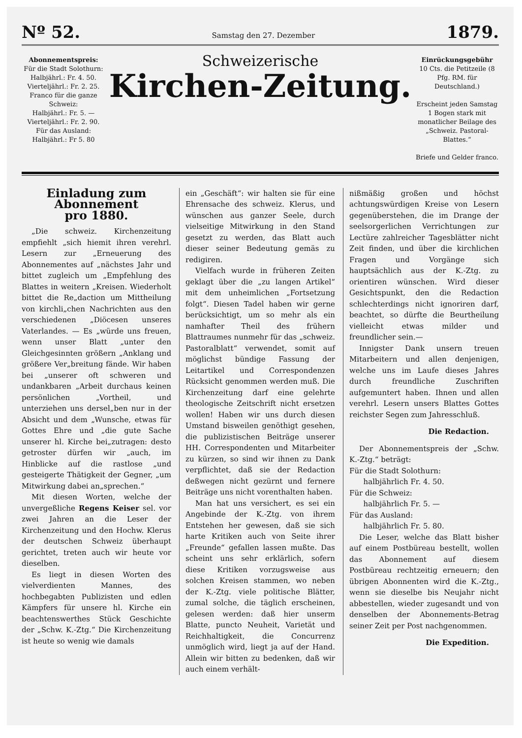Nº 52. Samstag den 27. Dezember 1879.
Abonnementspreis:
Für die Stadt Solothurn:
Halbjährl.: Fr. 4. 50.
Vierteljährl.: Fr. 2. 25.
Franco für die ganze Schweiz:
Halbjährl.: Fr. 5. —
Vierteljährl.: Fr. 2. 90.
Für das Ausland:
Halbjährl.: Fr 5. 80
Schweizerische
Kirchen-Zeitung.
Einrückungsgebühr
10 Cts. die Petitzeile (8 Pfg. RM. für Deutschland.)
Erscheint jeden Samstag 1 Bogen stark mit monatlicher Beilage des „Schweiz. Pastoral-Blattes.“
Briefe und Gelder franco.
Einladung zum Abonnement
pro 1880.
„Die schweiz. Kirchenzeitung empfiehlt „sich hiemit ihren verehrl. Lesern zur „Erneuerung des Abonnementes auf „nächstes Jahr und bittet zugleich um „Empfehlung des Blattes in weitern „Kreisen. Wiederholt bittet die Re„daction um Mittheilung von kirchli„chen Nachrichten aus den verschiedenen „Diöcesen unseres Vaterlandes. — Es „würde uns freuen, wenn unser Blatt „unter den Gleichgesinnten größern „Anklang und größere Ver„breitung fände. Wir haben bei „unserer oft schweren und undankbaren „Arbeit durchaus keinen persönlichen „Vortheil, und unterziehen uns dersel„ben nur in der Absicht und dem „Wunsche, etwas für Gottes Ehre und „die gute Sache unserer hl. Kirche bei„zutragen: desto getroster dürfen wir „auch, im Hinblicke auf die rastlose „und gesteigerte Thätigkeit der Gegner, „um Mitwirkung dabei an„sprechen.“
Mit diesen Worten, welche der unvergeßliche Regens Keiser sel. vor zwei Jahren an die Leser der Kirchenzeitung und den Hochw. Klerus der deutschen Schweiz überhaupt gerichtet, treten auch wir heute vor dieselben.
Es liegt in diesen Worten des vielverdienten Mannes, des hochbegabten Publizisten und edlen Kämpfers für unsere hl. Kirche ein beachtenswerthes Stück Geschichte der „Schw. K.-Ztg.“ Die Kirchenzeitung ist heute so wenig wie damals
ein „Geschäft“: wir halten sie für eine Ehrensache des schweiz. Klerus, und wünschen aus ganzer Seele, durch vielseitige Mitwirkung in den Stand gesetzt zu werden, das Blatt auch dieser seiner Bedeutung gemäs zu redigiren.
Vielfach wurde in früheren Zeiten geklagt über die „zu langen Artikel“ mit dem unheimlichen „Fortsetzung folgt“. Diesen Tadel haben wir gerne berücksichtigt, um so mehr als ein namhafter Theil des frühern Blattraumes nunmehr für das „schweiz. Pastoralblatt“ verwendet, somit auf möglichst bündige Fassung der Leitartikel und Correspondenzen Rücksicht genommen werden muß. Die Kirchenzeitung darf eine gelehrte theologische Zeitschrift nicht ersetzen wollen! Haben wir uns durch diesen Umstand bisweilen genöthigt gesehen, die publizistischen Beiträge unserer HH. Correspondenten und Mitarbeiter zu kürzen, so sind wir ihnen zu Dank verpflichtet, daß sie der Redaction deßwegen nicht gezürnt und fernere Beiträge uns nicht vorenthalten haben.
Man hat uns versichert, es sei ein Angebinde der K.-Ztg. von ihrem Entstehen her gewesen, daß sie sich harte Kritiken auch von Seite ihrer „Freunde“ gefallen lassen mußte. Das scheint uns sehr erklärlich, sofern diese Kritiken vorzugsweise aus solchen Kreisen stammen, wo neben der K.-Ztg. viele politische Blätter, zumal solche, die täglich erscheinen, gelesen werden: daß hier unserm Blatte, puncto Neuheit, Varietät und Reichhaltigkeit, die Concurrenz unmöglich wird, liegt ja auf der Hand. Allein wir bitten zu bedenken, daß wir auch einem verhält-
nißmäßig großen und höchst achtungswürdigen Kreise von Lesern gegenüberstehen, die im Drange der seelsorgerlichen Verrichtungen zur Lectüre zahlreicher Tagesblätter nicht Zeit finden, und über die kirchlichen Fragen und Vorgänge sich hauptsächlich aus der K.-Ztg. zu orientiren wünschen. Wird dieser Gesichtspunkt, den die Redaction schlechterdings nicht ignoriren darf, beachtet, so dürfte die Beurtheilung vielleicht etwas milder und freundlicher sein.—
Innigster Dank unsern treuen Mitarbeitern und allen denjenigen, welche uns im Laufe dieses Jahres durch freundliche Zuschriften aufgemuntert haben. Ihnen und allen verehrl. Lesern unsers Blattes Gottes reichster Segen zum Jahresschluß.
Die Redaction.
Der Abonnementspreis der „Schw. K.-Ztg.“ beträgt:
Für die Stadt Solothurn:
halbjährlich Fr. 4. 50.
Für die Schweiz:
halbjährlich Fr. 5. —
Für das Ausland:
halbjährlich Fr. 5. 80.
Die Leser, welche das Blatt bisher auf einem Postbüreau bestellt, wollen das Abonnement auf diesem Postbüreau rechtzeitig erneuern; den übrigen Abonnenten wird die K.-Ztg., wenn sie dieselbe bis Neujahr nicht abbestellen, wieder zugesandt und von denselben der Abonnements-Betrag seiner Zeit per Post nachgenommen.
Die Expedition.